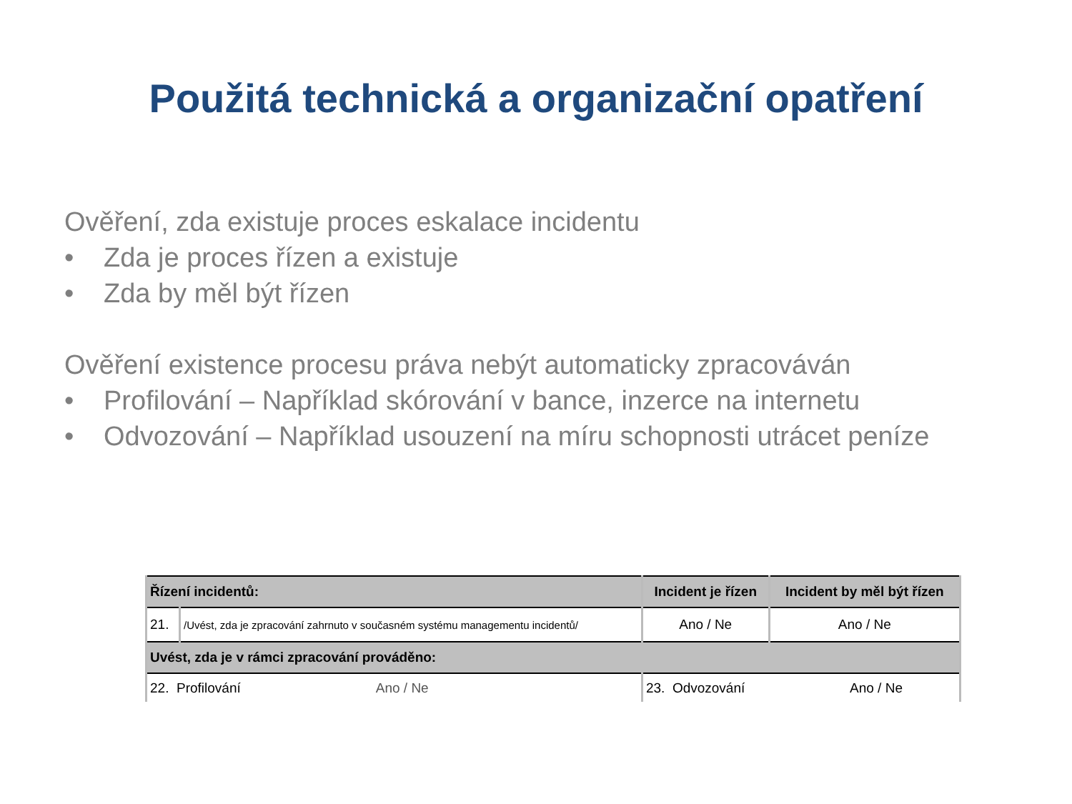Použitá technická a organizační opatření
Ověření, zda existuje proces eskalace incidentu
• Zda je proces řízen a existuje
• Zda by měl být řízen
Ověření existence procesu práva nebýt automaticky zpracováván
• Profilování – Například skórování v bance, inzerce na internetu
• Odvozování – Například usouzení na míru schopnosti utrácet peníze
| Řízení incidentů: | | Incident je řízen | Incident by měl být řízen |
| --- | --- | --- | --- |
| 21. | /Uvést, zda je zpracování zahrnuto v současném systému managementu incidentů/ | Ano / Ne | Ano / Ne |
| Uvést, zda je v rámci zpracování prováděno: | | | |
| 22. Profilování Ano / Ne | | 23. Odvozování Ano / Ne | |